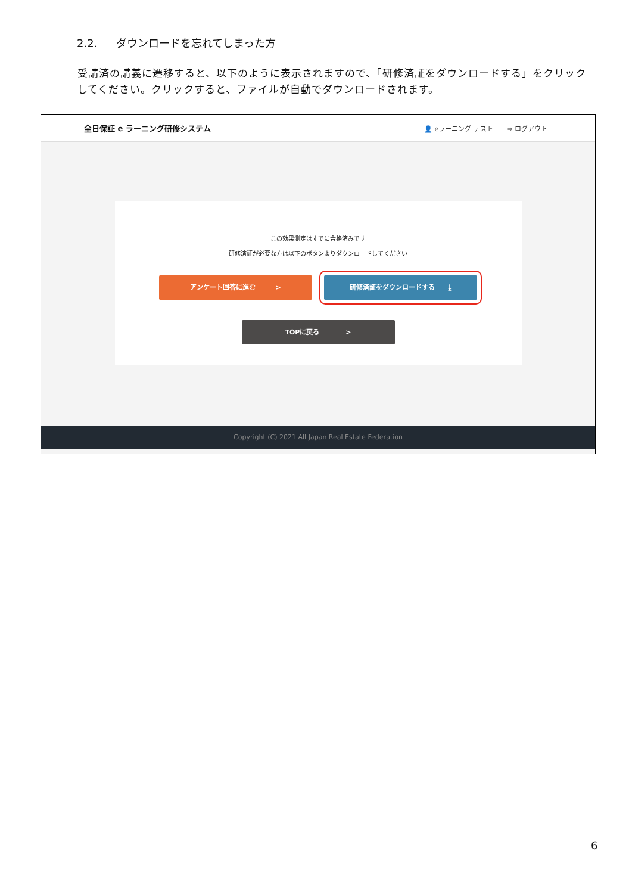2.2. ダウンロードを忘れてしまった方
受講済の講義に遷移すると、以下のように表示されますので、「研修済証をダウンロードする」をクリックしてください。クリックすると、ファイルが自動でダウンロードされます。
全日保証 e ラーニング研修システム
👤 eラーニング テスト ⇨ ログアウト
この効果測定はすでに合格済みです
研修済証が必要な方は以下のボタンよりダウンロードしてください
アンケート回答に進む　　　> 研修済証をダウンロードする　　⤓
TOPに戻る　　　　>
Copyright (C) 2021 All Japan Real Estate Federation
6